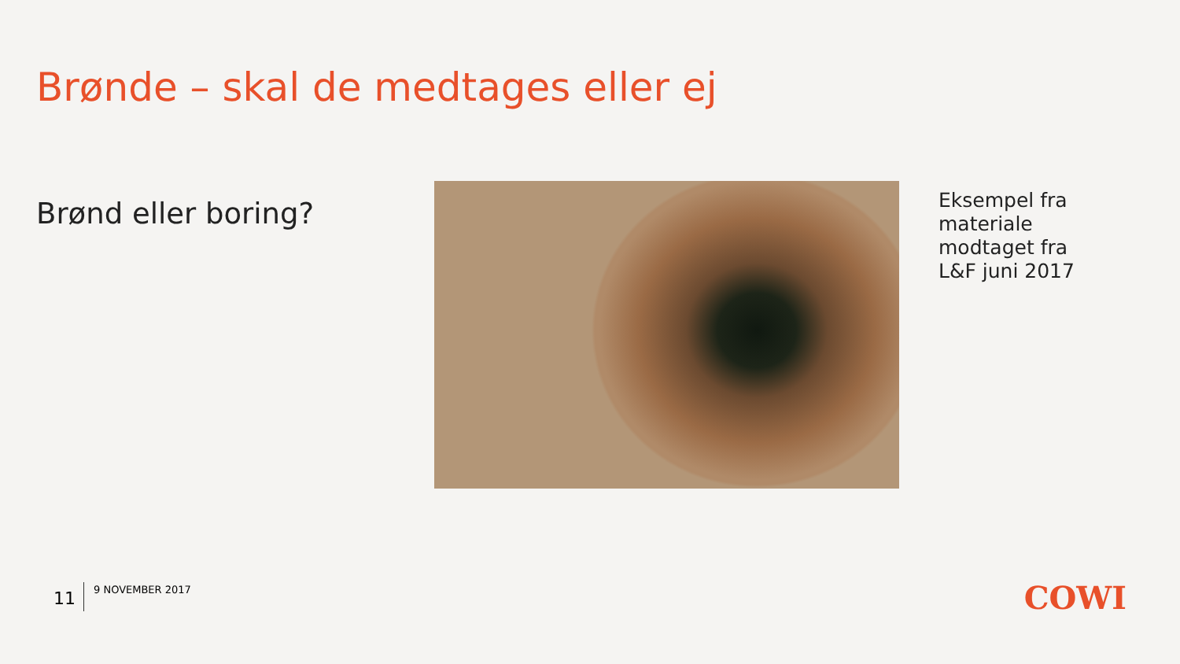Brønde – skal de medtages eller ej
Brønd eller boring?
Eksempel fra
materiale
modtaget fra
L&F juni 2017
11
9 NOVEMBER 2017
COWI